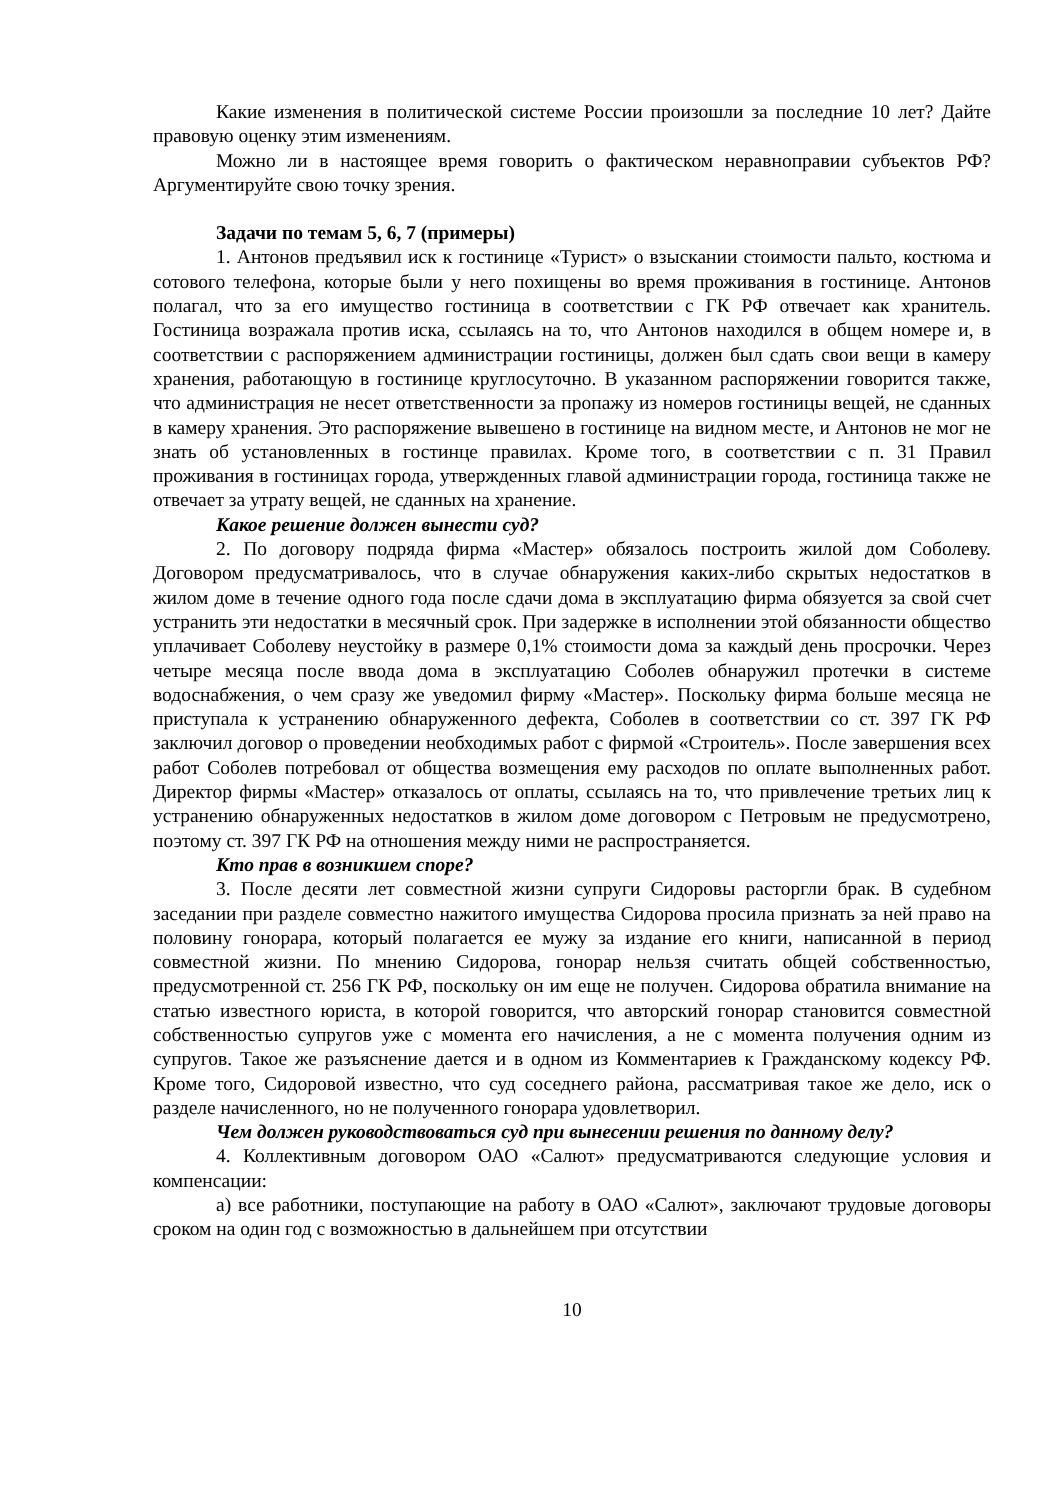Какие изменения в политической системе России произошли за последние 10 лет? Дайте правовую оценку этим изменениям.
Можно ли в настоящее время говорить о фактическом неравноправии субъектов РФ? Аргументируйте свою точку зрения.
Задачи по темам 5, 6, 7 (примеры)
1. Антонов предъявил иск к гостинице «Турист» о взыскании стоимости пальто, костюма и сотового телефона, которые были у него похищены во время проживания в гостинице. Антонов полагал, что за его имущество гостиница в соответствии с ГК РФ отвечает как хранитель. Гостиница возражала против иска, ссылаясь на то, что Антонов находился в общем номере и, в соответствии с распоряжением администрации гостиницы, должен был сдать свои вещи в камеру хранения, работающую в гостинице круглосуточно. В указанном распоряжении говорится также, что администрация не несет ответственности за пропажу из номеров гостиницы вещей, не сданных в камеру хранения. Это распоряжение вывешено в гостинице на видном месте, и Антонов не мог не знать об установленных в гостинце правилах. Кроме того, в соответствии с п. 31 Правил проживания в гостиницах города, утвержденных главой администрации города, гостиница также не отвечает за утрату вещей, не сданных на хранение.
Какое решение должен вынести суд?
2. По договору подряда фирма «Мастер» обязалось построить жилой дом Соболеву. Договором предусматривалось, что в случае обнаружения каких-либо скрытых недостатков в жилом доме в течение одного года после сдачи дома в эксплуатацию фирма обязуется за свой счет устранить эти недостатки в месячный срок. При задержке в исполнении этой обязанности общество уплачивает Соболеву неустойку в размере 0,1% стоимости дома за каждый день просрочки. Через четыре месяца после ввода дома в эксплуатацию Соболев обнаружил протечки в системе водоснабжения, о чем сразу же уведомил фирму «Мастер». Поскольку фирма больше месяца не приступала к устранению обнаруженного дефекта, Соболев в соответствии со ст. 397 ГК РФ заключил договор о проведении необходимых работ с фирмой «Строитель». После завершения всех работ Соболев потребовал от общества возмещения ему расходов по оплате выполненных работ. Директор фирмы «Мастер» отказалось от оплаты, ссылаясь на то, что привлечение третьих лиц к устранению обнаруженных недостатков в жилом доме договором с Петровым не предусмотрено, поэтому ст. 397 ГК РФ на отношения между ними не распространяется.
Кто прав в возникшем споре?
3. После десяти лет совместной жизни супруги Сидоровы расторгли брак. В судебном заседании при разделе совместно нажитого имущества Сидорова просила признать за ней право на половину гонорара, который полагается ее мужу за издание его книги, написанной в период совместной жизни. По мнению Сидорова, гонорар нельзя считать общей собственностью, предусмотренной ст. 256 ГК РФ, поскольку он им еще не получен. Сидорова обратила внимание на статью известного юриста, в которой говорится, что авторский гонорар становится совместной собственностью супругов уже с момента его начисления, а не с момента получения одним из супругов. Такое же разъяснение дается и в одном из Комментариев к Гражданскому кодексу РФ. Кроме того, Сидоровой известно, что суд соседнего района, рассматривая такое же дело, иск о разделе начисленного, но не полученного гонорара удовлетворил.
Чем должен руководствоваться суд при вынесении решения по данному делу?
4. Коллективным договором ОАО «Салют» предусматриваются следующие условия и компенсации:
а) все работники, поступающие на работу в ОАО «Салют», заключают трудовые договоры сроком на один год с возможностью в дальнейшем при отсутствии
10